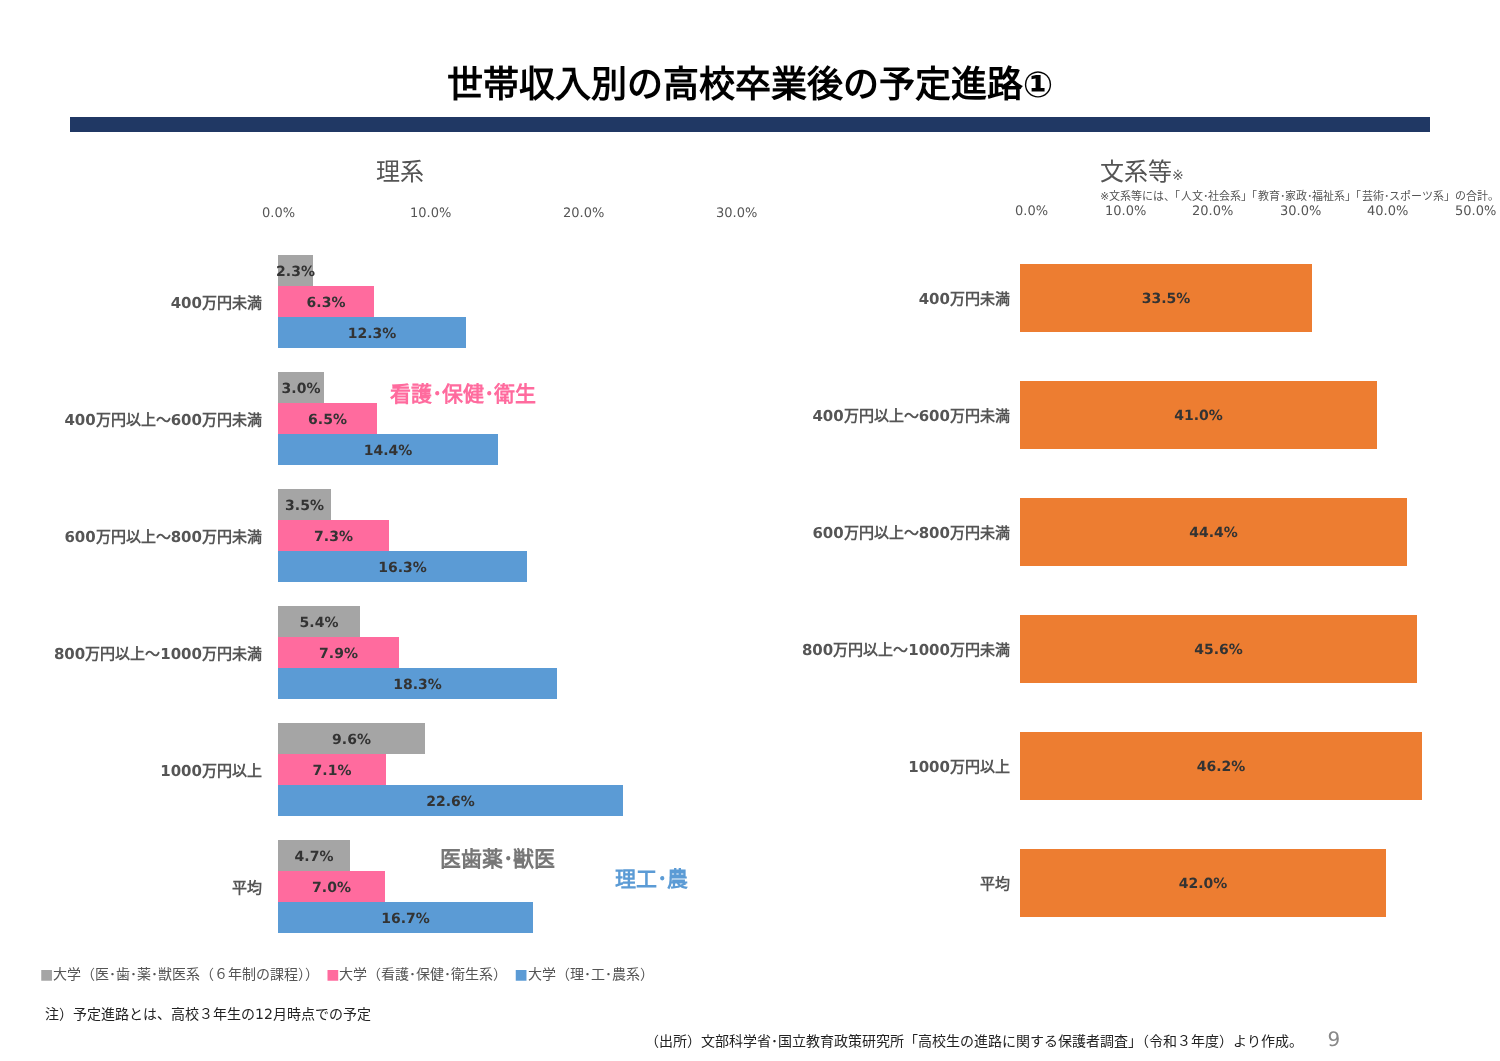世帯収入別の高校卒業後の予定進路①
理系
0.0% 10.0% 20.0% 30.0%
400万円未満
2.3%
6.3%
12.3%
400万円以上～600万円未満
3.0%
6.5%
14.4%
600万円以上～800万円未満
3.5%
7.3%
16.3%
800万円以上～1000万円未満
5.4%
7.9%
18.3%
1000万円以上
9.6%
7.1%
22.6%
平均
4.7%
7.0%
16.7%
看護･保健･衛生
医歯薬･獣医
理工･農
文系等※
※文系等には、「人文･社会系」「教育･家政･福祉系」「芸術･スポーツ系」の合計。
0.0% 10.0% 20.0% 30.0% 40.0% 50.0%
400万円未満
33.5%
400万円以上～600万円未満
41.0%
600万円以上～800万円未満
44.4%
800万円以上～1000万円未満
45.6%
1000万円以上
46.2%
平均
42.0%
■大学（医･歯･薬･獣医系（６年制の課程））　■大学（看護･保健･衛生系）　■大学（理･工･農系）
注）予定進路とは、高校３年生の12月時点での予定
（出所）文部科学省･国立教育政策研究所「高校生の進路に関する保護者調査」（令和３年度）より作成。 9